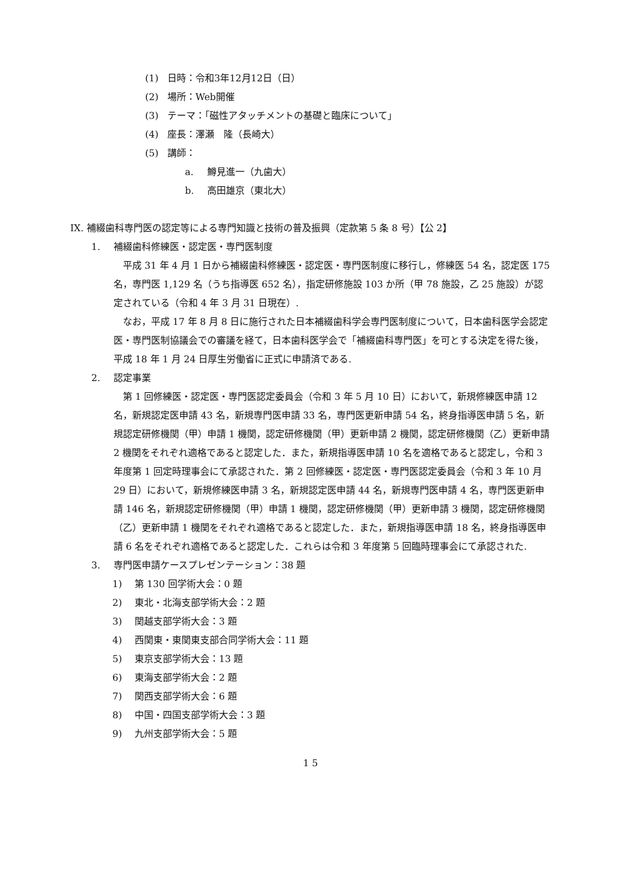(1) 日時：令和3年12月12日（日）
(2) 場所：Web開催
(3) テーマ：「磁性アタッチメントの基礎と臨床について」
(4) 座長：澤瀬　隆（長崎大）
(5) 講師：
a. 鱒見進一（九歯大）
b. 高田雄京（東北大）
IX. 補綴歯科専門医の認定等による専門知識と技術の普及振興（定款第 5 条 8 号）【公 2】
1. 補綴歯科修練医・認定医・専門医制度
平成 31 年 4 月 1 日から補綴歯科修練医・認定医・専門医制度に移行し，修練医 54 名，認定医 175 名，専門医 1,129 名（うち指導医 652 名），指定研修施設 103 か所（甲 78 施設，乙 25 施設）が認定されている（令和 4 年 3 月 31 日現在）.
なお，平成 17 年 8 月 8 日に施行された日本補綴歯科学会専門医制度について，日本歯科医学会認定医・専門医制協議会での審議を経て，日本歯科医学会で「補綴歯科専門医」を可とする決定を得た後，平成 18 年 1 月 24 日厚生労働省に正式に申請済である.
2. 認定事業
第 1 回修練医・認定医・専門医認定委員会（令和 3 年 5 月 10 日）において，新規修練医申請 12 名，新規認定医申請 43 名，新規専門医申請 33 名，専門医更新申請 54 名，終身指導医申請 5 名，新規認定研修機関（甲）申請 1 機関，認定研修機関（甲）更新申請 2 機関，認定研修機関（乙）更新申請 2 機関をそれぞれ適格であると認定した．また，新規指導医申請 10 名を適格であると認定し，令和 3 年度第 1 回定時理事会にて承認された．第 2 回修練医・認定医・専門医認定委員会（令和 3 年 10 月 29 日）において，新規修練医申請 3 名，新規認定医申請 44 名，新規専門医申請 4 名，専門医更新申請 146 名，新規認定研修機関（甲）申請 1 機関，認定研修機関（甲）更新申請 3 機関，認定研修機関（乙）更新申請 1 機関をそれぞれ適格であると認定した．また，新規指導医申請 18 名，終身指導医申請 6 名をそれぞれ適格であると認定した．これらは令和 3 年度第 5 回臨時理事会にて承認された.
3. 専門医申請ケースプレゼンテーション：38 題
1) 第 130 回学術大会：0 題
2) 東北・北海支部学術大会：2 題
3) 関越支部学術大会：3 題
4) 西関東・東関東支部合同学術大会：11 題
5) 東京支部学術大会：13 題
6) 東海支部学術大会：2 題
7) 関西支部学術大会：6 題
8) 中国・四国支部学術大会：3 題
9) 九州支部学術大会：5 題
1 5